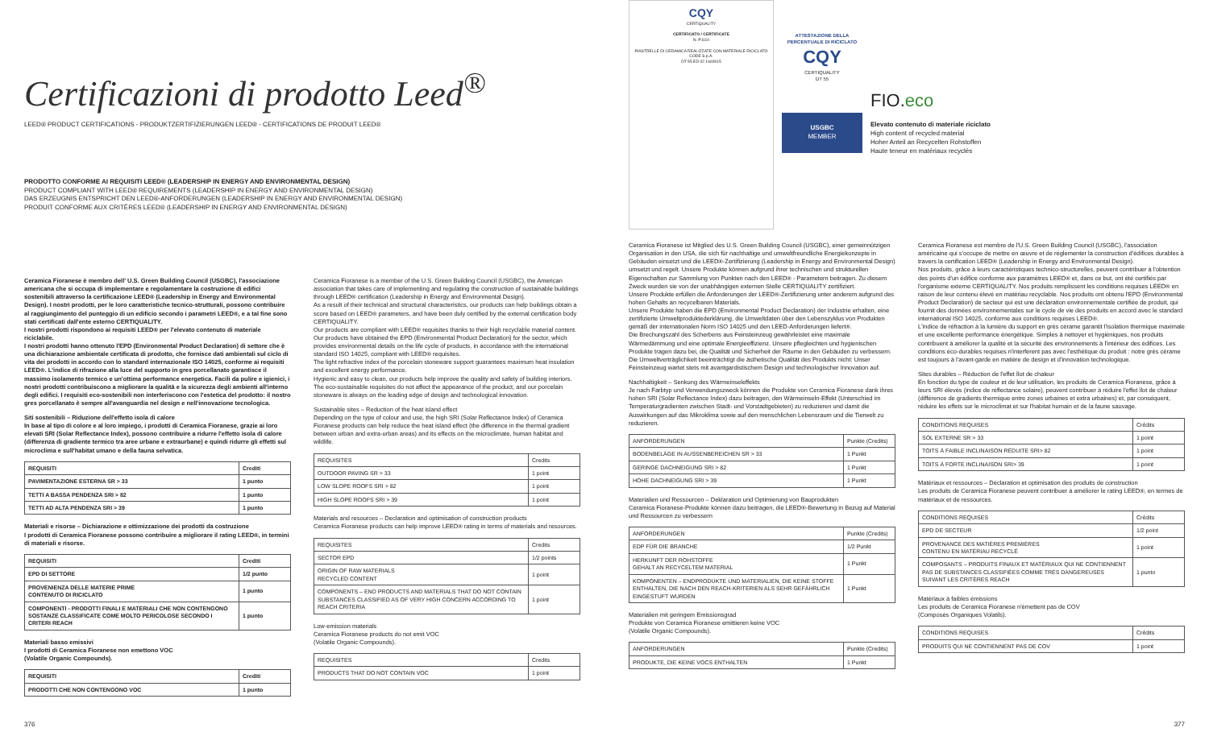Certificazioni di prodotto Leed<sup>®</sup>
LEED® PRODUCT CERTIFICATIONS - PRODUKTZERTIFIZIERUNGEN LEED® - CERTIFICATIONS DE PRODUIT LEED®
PRODOTTO CONFORME AI REQUISITI LEED® (LEADERSHIP IN ENERGY AND ENVIRONMENTAL DESIGN)
PRODUCT COMPLIANT WITH LEED® REQUIREMENTS (LEADERSHIP IN ENERGY AND ENVIRONMENTAL DESIGN)
DAS ERZEUGNIS ENTSPRICHT DEN LEED®-ANFORDERUNGEN (LEADERSHIP IN ENERGY AND ENVIRONMENTAL DESIGN)
PRODUIT CONFORME AUX CRITÈRES LEED® (LEADERSHIP IN ENERGY AND ENVIRONMENTAL DESIGN)
Ceramica Fioranese è membro dell' U.S. Green Building Council (USGBC), l'associazione americana che si occupa di implementare e regolamentare la costruzione di edifici sostenibili attraverso la certificazione LEED® (Leadership in Energy and Environmental Design). I nostri prodotti, per le loro caratteristiche tecnico-strutturali, possono contribuire al raggiungimento del punteggio di un edificio secondo i parametri LEED®, e a tal fine sono stati certificati dall'ente esterno CERTIQUALITY.
I nostri prodotti rispondono ai requisiti LEED® per l'elevato contenuto di materiale riciclabile.
I nostri prodotti hanno ottenuto l'EPD (Environmental Product Declaration) di settore che è una dichiarazione ambientale certificata di prodotto, che fornisce dati ambientali sul ciclo di vita dei prodotti in accordo con lo standard internazionale ISO 14025, conforme ai requisiti LEED®. L'indice di rifrazione alla luce del supporto in gres porcellanato garantisce il massimo isolamento termico e un'ottima performance energetica. Facili da pulire e igienici, i nostri prodotti contribuiscono a migliorare la qualità e la sicurezza degli ambienti all'interno degli edifici. I requisiti eco-sostenibili non interferiscono con l'estetica del prodotto: il nostro gres porcellanato è sempre all'avanguardia nel design e nell'innovazione tecnologica.
Siti sostenibili – Riduzione dell'effetto isola di calore
In base al tipo di colore e al loro impiego, i prodotti di Ceramica Fioranese, grazie ai loro elevati SRI (Solar Reflectance Index), possono contribuire a ridurre l'effetto isola di calore (differenza di gradiente termico tra aree urbane e extraurbane) e quindi ridurre gli effetti sul microclima e sull'habitat umano e della fauna selvatica.
| REQUISITI | Crediti |
| --- | --- |
| PAVIMENTAZIONE ESTERNA SR > 33 | 1 punto |
| TETTI A BASSA PENDENZA SRI > 82 | 1 punto |
| TETTI AD ALTA PENDENZA SRI > 39 | 1 punto |
Materiali e risorse – Dichiarazione e ottimizzazione dei prodotti da costruzione
I prodotti di Ceramica Fioranese possono contribuire a migliorare il rating LEED®, in termini di materiali e risorse.
| REQUISITI | Crediti |
| --- | --- |
| EPD DI SETTORE | 1/2 punto |
| PROVENIENZA DELLE MATERIE PRIME CONTENUTO DI RICICLATO | 1 punto |
| COMPONENTI - PRODOTTI FINALI E MATERIALI CHE NON CONTENGONO SOSTANZE CLASSIFICATE COME MOLTO PERICOLOSE SECONDO I CRITERI REACH | 1 punto |
Materiali basso emissivi
I prodotti di Ceramica Fioranese non emettono VOC
(Volatile Organic Compounds).
| REQUISITI | Crediti |
| --- | --- |
| PRODOTTI CHE NON CONTENGONO VOC | 1 punto |
Ceramica Fioranese is a member of the U.S. Green Building Council (USGBC), the American association that takes care of implementing and regulating the construction of sustainable buildings through LEED® certification (Leadership in Energy and Environmental Design).
As a result of their technical and structural characteristics, our products can help buildings obtain a score based on LEED® parameters, and have been duly certified by the external certification body CERTIQUALITY.
Our products are compliant with LEED® requisites thanks to their high recyclable material content.
Our products have obtained the EPD (Environmental Product Declaration) for the sector, which provides environmental details on the life cycle of products, in accordance with the international standard ISO 14025, compliant with LEED® requisites.
The light refractive index of the porcelain stoneware support guarantees maximum heat insulation and excellent energy performance.
Hygienic and easy to clean, our products help improve the quality and safety of building interiors.
The eco-sustainable requisites do not affect the appearance of the product, and our porcelain stoneware is always on the leading edge of design and technological innovation.
Sustainable sites – Reduction of the heat island effect
Depending on the type of colour and use, the high SRI (Solar Reflectance Index) of Ceramica Fioranese products can help reduce the heat island effect (the difference in the thermal gradient between urban and extra-urban areas) and its effects on the microclimate, human habitat and wildlife.
| REQUISITES | Credits |
| --- | --- |
| OUTDOOR PAVING SR > 33 | 1 point |
| LOW SLOPE ROOFS SRI > 82 | 1 point |
| HIGH SLOPE ROOFS SRI > 39 | 1 point |
Materials and resources – Declaration and optimisation of construction products
Ceramica Fioranese products can help improve LEED® rating in terms of materials and resources.
| REQUISITES | Credits |
| --- | --- |
| SECTOR EPD | 1/2 points |
| ORIGIN OF RAW MATERIALS RECYCLED CONTENT | 1 point |
| COMPONENTS – END PRODUCTS AND MATERIALS THAT DO NOT CONTAIN SUBSTANCES CLASSIFIED AS OF VERY HIGH CONCERN ACCORDING TO REACH CRITERIA | 1 point |
Low-emission materials
Ceramica Fioranese products do not emit VOC
(Volatile Organic Compounds).
| REQUISITES | Credits |
| --- | --- |
| PRODUCTS THAT DO NOT CONTAIN VOC | 1 point |
376
CQY
CERTIQUALITY
CERTIFICATO / CERTIFICATE
N. P1110
PIASTRELLE DI CERAMICA REALIZZATE CON MATERIALE RICICLATO
CODE S.p.A.
DT 55 ED 02 16/09/15
ATTESTAZIONE DELLA PERCENTUALE DI RICICLATO
CQY
CERTIQUALITY
DT 55
USGBC
MEMBER
FIO.eco
Elevato contenuto di materiale riciclato
High content of recycled material
Hoher Anteil an Recycelten Rohstoffen
Haute teneur en matériaux recyclés
Ceramica Fioranese ist Mitglied des U.S. Green Building Council (USGBC), einer gemeinnützigen Organisation in den USA, die sich für nachhaltige und umweltfreundliche Energiekonzepte in Gebäuden einsetzt und die LEED®-Zertifizierung (Leadership in Energy and Environmental Design) umsetzt und regelt. Unsere Produkte können aufgrund ihrer technischen und strukturellen Eigenschaften zur Sammlung von Punkten nach den LEED® - Parametern beitragen. Zu diesem Zweck wurden sie von der unabhängigen externen Stelle CERTIQUALITY zertifiziert.
Unsere Produkte erfüllen die Anforderungen der LEED®-Zertifizierung unter anderem aufgrund des hohen Gehalts an recycelbaren Materials.
Unsere Produkte haben die EPD (Environmental Product Declaration) der Industrie erhalten, eine zertifizierte Umweltproduktederklärung, die Umweltdaten über den Lebenszyklus von Produkten gemäß der internationalen Norm ISO 14025 und den LEED-Anforderungen liefert®.
Die Brechungszahl des Scherbens aus Feinsteinzeug gewährleistet eine maximale Wärmedämmung und eine optimale Energieeffizienz. Unsere pflegleichten und hygienischen Produkte tragen dazu bei, die Qualität und Sicherheit der Räume in den Gebäuden zu verbessern.
Die Umweltverträglichkeit beeinträchtigt die ästhetische Qualität des Produkts nicht: Unser Feinsteinzeug wartet stets mit avantgardistischem Design und technologischer Innovation auf.
Nachhaltigkeit – Senkung des Wärmeinseleffekts
Je nach Farbtyp und Verwendungszweck können die Produkte von Ceramica Fioranese dank ihres hohen SRI (Solar Reflectance Index) dazu beitragen, den Wärmeinseln-Effekt (Unterschied im Temperaturgradienten zwischen Stadt- und Vorstadtgebieten) zu reduzieren und damit die Auswirkungen auf das Mikroklima sowie auf den menschlichen Lebensraum und die Tierwelt zu reduzieren.
| ANFORDERUNGEN | Punkte (Credits) |
| --- | --- |
| BODENBELÄGE IN AUSSENBEREICHEN SR > 33 | 1 Punkt |
| GERINGE DACHNEIGUNG SRI > 82 | 1 Punkt |
| HOHE DACHNEIGUNG SRI > 39 | 1 Punkt |
Materialien und Ressourcen – Deklaration und Optimierung von Bauprodukten
Ceramica Fioranese-Produkte können dazu beitragen, die LEED®-Bewertung in Bezug auf Material und Ressourcen zu verbessern
| ANFORDERUNGEN | Punkte (Credits) |
| --- | --- |
| EDP FÜR DIE BRANCHE | 1/2 Punkt |
| HERKUNFT DER ROHSTOFFE GEHALT AN RECYCELTEM MATERIAL | 1 Punkt |
| KOMPONENTEN – ENDPRODUKTE UND MATERIALIEN, DIE KEINE STOFFE ENTHALTEN, DIE NACH DEN REACH-KRITERIEN ALS SEHR GEFÄHRLICH EINGESTUFT WURDEN | 1 Punkt |
Materialien mit geringem Emissionsgrad
Produkte von Ceramica Fioranese emittieren keine VOC
(Volatile Organic Compounds).
| ANFORDERUNGEN | Punkte (Credits) |
| --- | --- |
| PRODUKTE, DIE KEINE VOCS ENTHALTEN | 1 Punkt |
Ceramica Fioranese est membre de l'U.S. Green Building Council (USGBC), l'association américaine qui s'occupe de mettre en œuvre et de réglementer la construction d'édifices durables à travers la certification LEED® (Leadership in Energy and Environmental Design).
Nos produits, grâce à leurs caractéristiques technico-structurelles, peuvent contribuer à l'obtention des points d'un édifice conforme aux paramètres LEED® et, dans ce but, ont été certifiés par l'organisme externe CERTIQUALITY. Nos produits remplissent les conditions requises LEED® en raison de leur contenu élevé en matériau recyclable. Nos produits ont obtenu l'EPD (Environmental Product Declaration) de secteur qui est une déclaration environnementale certifiée de produit, qui fournit des données environnementales sur le cycle de vie des produits en accord avec le standard international ISO 14025, conforme aux conditions requises LEED®.
L'indice de réfraction à la lumière du support en grès cérame garantit l'isolation thermique maximale et une excellente performance énergétique. Simples à nettoyer et hygiéniques, nos produits contribuent à améliorer la qualité et la sécurité des environnements à l'intérieur des édifices. Les conditions éco-durables requises n'interfèrent pas avec l'esthétique du produit : notre grès cérame est toujours à l'avant-garde en matière de design et d'innovation technologique.
Sites durables – Réduction de l'effet îlot de chaleur
En fonction du type de couleur et de leur utilisation, les produits de Ceramica Fioranese, grâce à leurs SRI élevés (indice de réflectance solaire), peuvent contribuer à réduire l'effet îlot de chaleur (différence de gradients thermique entre zones urbaines et extra urbaines) et, par conséquent, réduire les effets sur le microclimat et sur l'habitat humain et de la faune sauvage.
| CONDITIONS REQUISES | Crédits |
| --- | --- |
| SOL EXTERNE SR > 33 | 1 point |
| TOITS À FAIBLE INCLINAISON RÉDUITE SRI> 82 | 1 point |
| TOITS À FORTE INCLINAISON SRI> 39 | 1 point |
Matériaux et ressources – Déclaration et optimisation des produits de construction
Les produits de Ceramica Fioranese peuvent contribuer à améliorer le rating LEED®, en termes de matériaux et de ressources.
| CONDITIONS REQUISES | Crédits |
| --- | --- |
| EPD DE SECTEUR | 1/2 point |
| PROVENANCE DES MATIÈRES PREMIÈRES CONTENU EN MATÉRIAU RECYCLÉ | 1 point |
| COMPOSANTS – PRODUITS FINAUX ET MATÉRIAUX QUI NE CONTIENNENT PAS DE SUBSTANCES CLASSIFIÉES COMME TRÈS DANGEREUSES SUIVANT LES CRITÈRES REACH | 1 punto |
Matériaux à faibles émissions
Les produits de Ceramica Fioranese n'émettent pas de COV
(Composés Organiques Volatils).
| CONDITIONS REQUISES | Crédits |
| --- | --- |
| PRODUITS QUI NE CONTIENNENT PAS DE COV | 1 point |
377